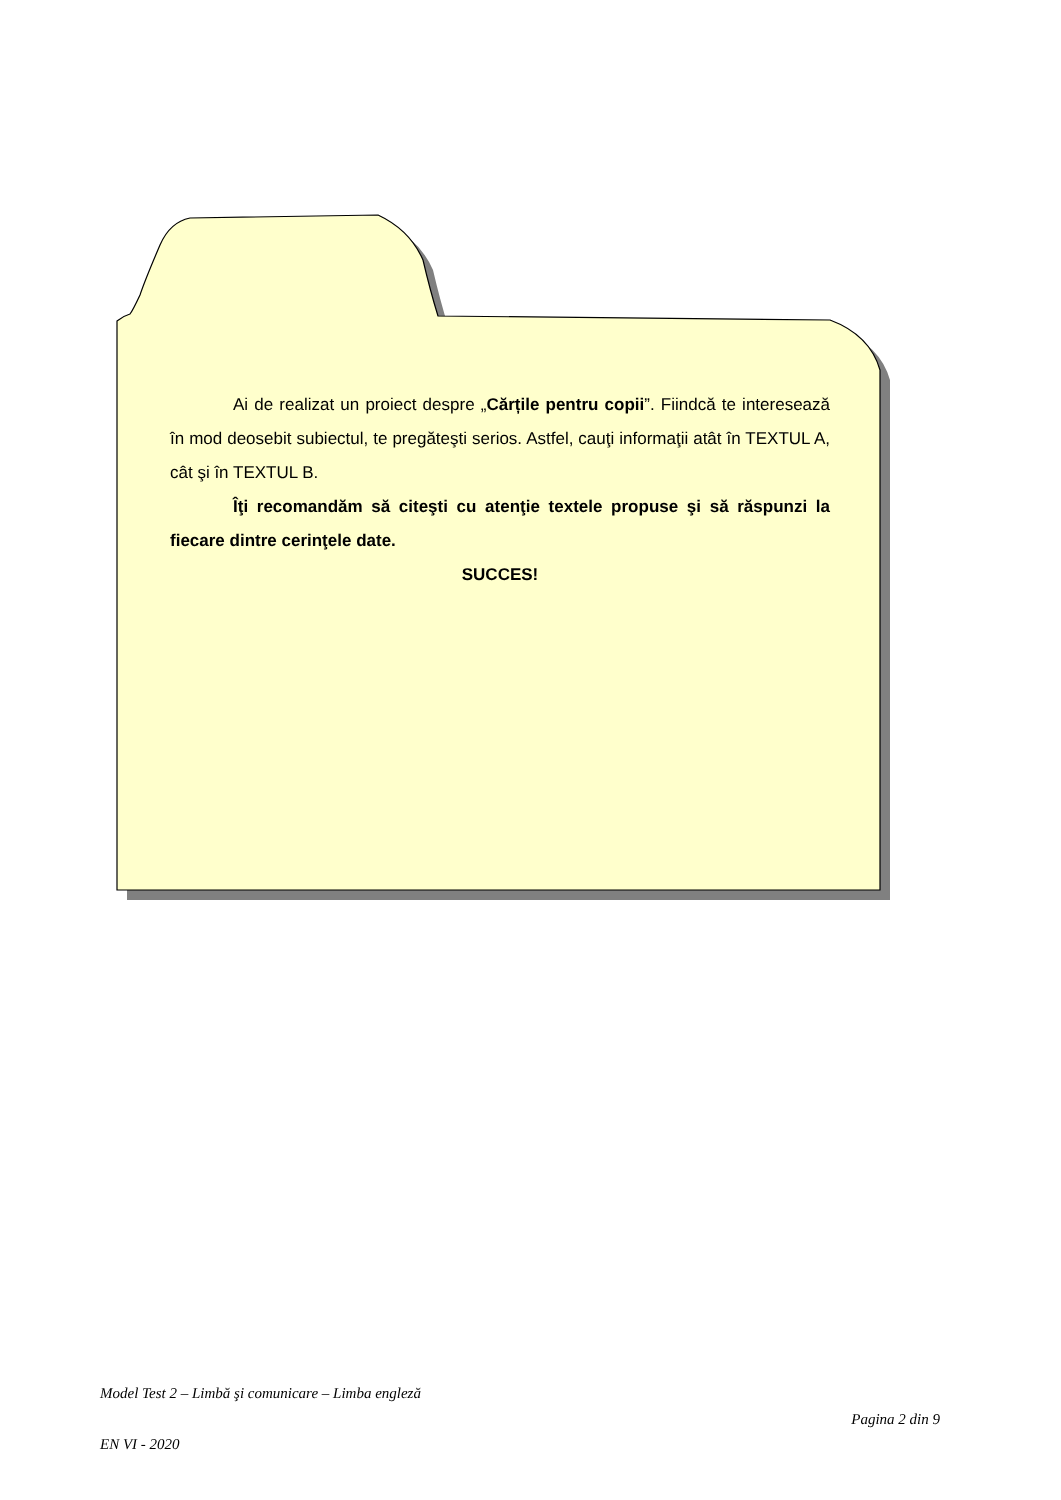Ai de realizat un proiect despre „Cărțile pentru copii”. Fiindcă te interesează în mod deosebit subiectul, te pregăteşti serios. Astfel, cauţi informaţii atât în TEXTUL A, cât şi în TEXTUL B.
Îţi recomandăm să citeşti cu atenţie textele propuse şi să răspunzi la fiecare dintre cerinţele date.
SUCCES!
Model Test 2 – Limbă şi comunicare – Limba engleză
Pagina 2 din 9
EN VI - 2020